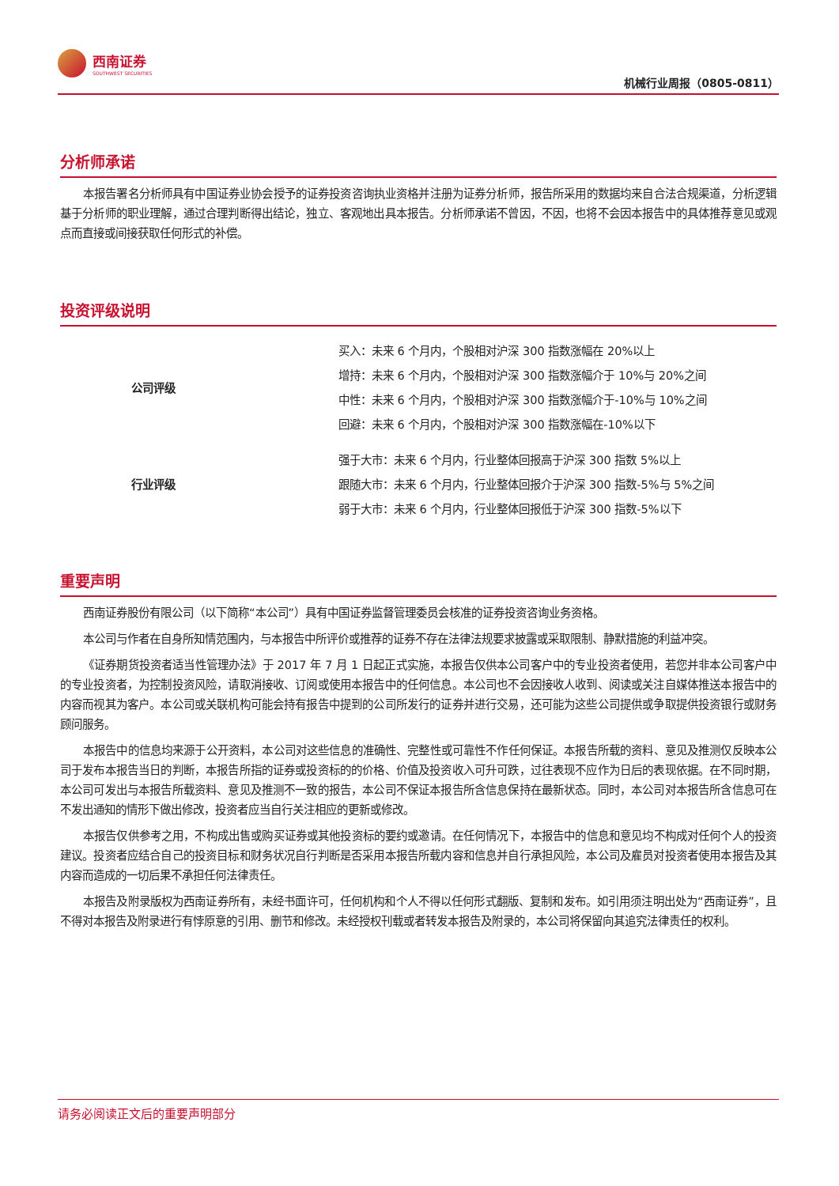西南证券
SOUTHWEST SECURITIES
机械行业周报（0805-0811）
分析师承诺
本报告署名分析师具有中国证券业协会授予的证券投资咨询执业资格并注册为证券分析师，报告所采用的数据均来自合法合规渠道，分析逻辑基于分析师的职业理解，通过合理判断得出结论，独立、客观地出具本报告。分析师承诺不曾因，不因，也将不会因本报告中的具体推荐意见或观点而直接或间接获取任何形式的补偿。
投资评级说明
| 公司评级 | 买入：未来 6 个月内，个股相对沪深 300 指数涨幅在 20%以上 |
| | 增持：未来 6 个月内，个股相对沪深 300 指数涨幅介于 10%与 20%之间 |
| | 中性：未来 6 个月内，个股相对沪深 300 指数涨幅介于-10%与 10%之间 |
| | 回避：未来 6 个月内，个股相对沪深 300 指数涨幅在-10%以下 |
| 行业评级 | 强于大市：未来 6 个月内，行业整体回报高于沪深 300 指数 5%以上 |
| | 跟随大市：未来 6 个月内，行业整体回报介于沪深 300 指数-5%与 5%之间 |
| | 弱于大市：未来 6 个月内，行业整体回报低于沪深 300 指数-5%以下 |
重要声明
西南证券股份有限公司（以下简称“本公司”）具有中国证券监督管理委员会核准的证券投资咨询业务资格。
本公司与作者在自身所知情范围内，与本报告中所评价或推荐的证券不存在法律法规要求披露或采取限制、静默措施的利益冲突。
《证券期货投资者适当性管理办法》于 2017 年 7 月 1 日起正式实施，本报告仅供本公司客户中的专业投资者使用，若您并非本公司客户中的专业投资者，为控制投资风险，请取消接收、订阅或使用本报告中的任何信息。本公司也不会因接收人收到、阅读或关注自媒体推送本报告中的内容而视其为客户。本公司或关联机构可能会持有报告中提到的公司所发行的证券并进行交易，还可能为这些公司提供或争取提供投资银行或财务顾问服务。
本报告中的信息均来源于公开资料，本公司对这些信息的准确性、完整性或可靠性不作任何保证。本报告所载的资料、意见及推测仅反映本公司于发布本报告当日的判断，本报告所指的证券或投资标的的价格、价值及投资收入可升可跌，过往表现不应作为日后的表现依据。在不同时期，本公司可发出与本报告所载资料、意见及推测不一致的报告，本公司不保证本报告所含信息保持在最新状态。同时，本公司对本报告所含信息可在不发出通知的情形下做出修改，投资者应当自行关注相应的更新或修改。
本报告仅供参考之用，不构成出售或购买证券或其他投资标的要约或邀请。在任何情况下，本报告中的信息和意见均不构成对任何个人的投资建议。投资者应结合自己的投资目标和财务状况自行判断是否采用本报告所载内容和信息并自行承担风险，本公司及雇员对投资者使用本报告及其内容而造成的一切后果不承担任何法律责任。
本报告及附录版权为西南证券所有，未经书面许可，任何机构和个人不得以任何形式翻版、复制和发布。如引用须注明出处为“西南证券”，且不得对本报告及附录进行有悖原意的引用、删节和修改。未经授权刊载或者转发本报告及附录的，本公司将保留向其追究法律责任的权利。
请务必阅读正文后的重要声明部分